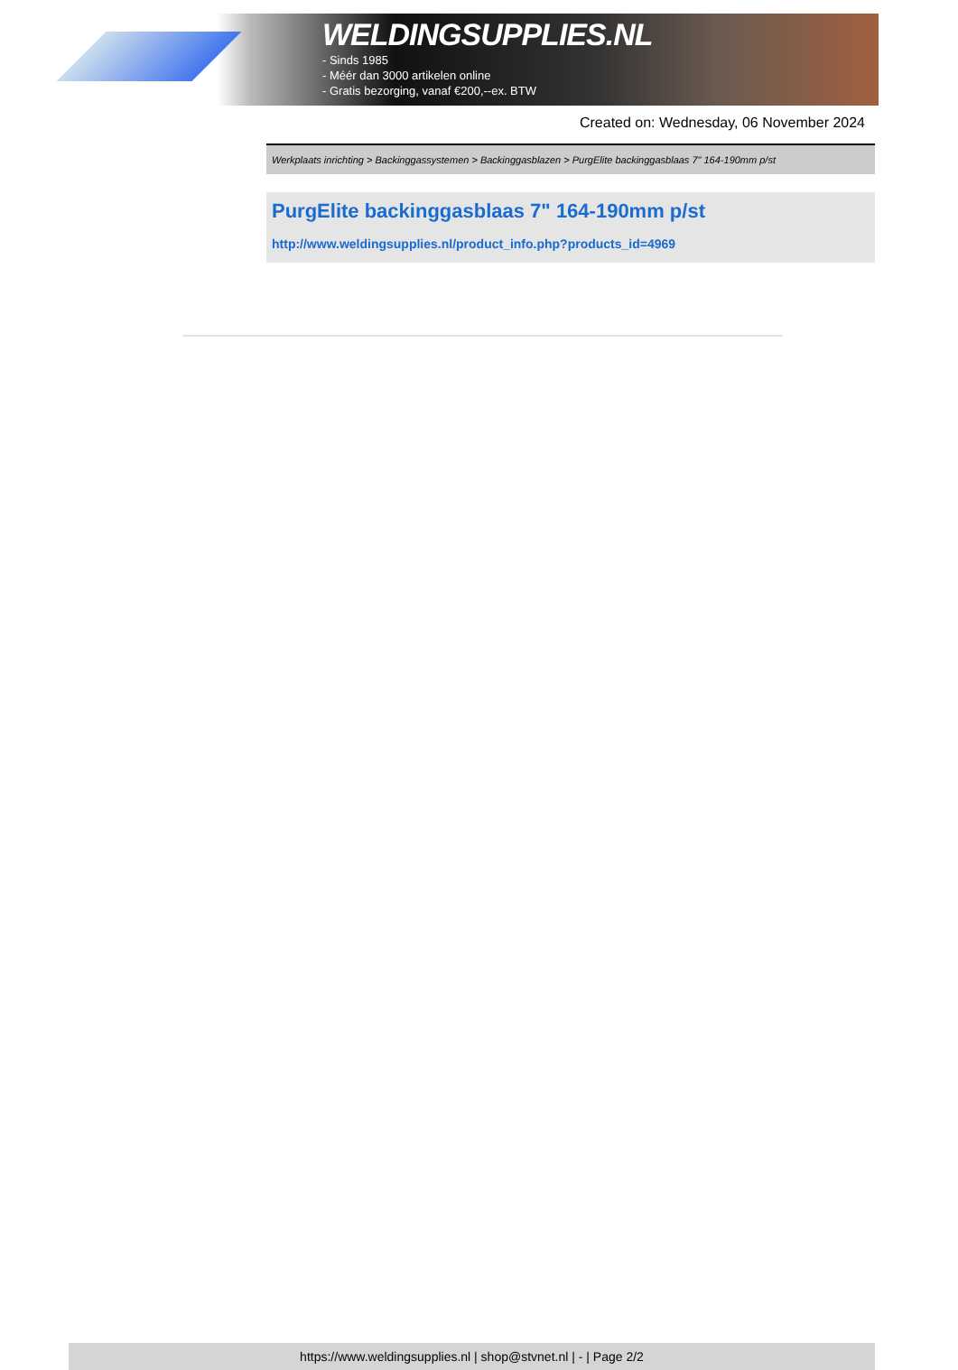WELDINGSUPPLIES.NL
- Sinds 1985
- Méér dan 3000 artikelen online
- Gratis bezorging, vanaf €200,--ex. BTW
Created on: Wednesday, 06 November 2024
Werkplaats inrichting > Backinggassystemen > Backinggasblazen > PurgElite backinggasblaas 7" 164-190mm p/st
PurgElite backinggasblaas 7" 164-190mm p/st
http://www.weldingsupplies.nl/product_info.php?products_id=4969
https://www.weldingsupplies.nl | shop@stvnet.nl | - | Page 2/2